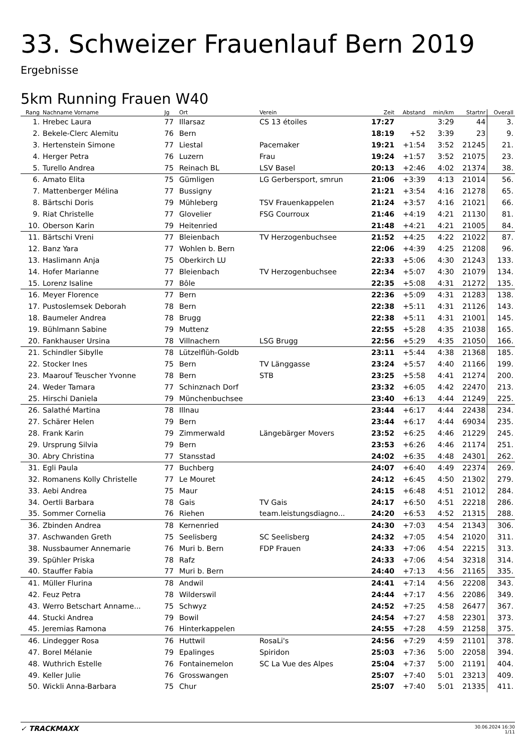33. Schweizer Frauenlauf Bern 2019
Ergebnisse
5km Running Frauen W40
| Rang | Nachname Vorname | Jg | Ort | Verein | Zeit | Abstand | min/km | Startnr | Overall |
| --- | --- | --- | --- | --- | --- | --- | --- | --- | --- |
| 1. | Hrebec Laura | 77 | Illarsaz | CS 13 étoiles | 17:27 | | 3:29 | 44 | 3. |
| 2. | Bekele-Clerc Alemitu | 76 | Bern | | 18:19 | +52 | 3:39 | 23 | 9. |
| 3. | Hertenstein Simone | 77 | Liestal | Pacemaker | 19:21 | +1:54 | 3:52 | 21245 | 21. |
| 4. | Herger Petra | 76 | Luzern | Frau | 19:24 | +1:57 | 3:52 | 21075 | 23. |
| 5. | Turello Andrea | 75 | Reinach BL | LSV Basel | 20:13 | +2:46 | 4:02 | 21374 | 38. |
| 6. | Amato Elita | 75 | Gümligen | LG Gerbersport, smrun | 21:06 | +3:39 | 4:13 | 21014 | 56. |
| 7. | Mattenberger Mélina | 77 | Bussigny | | 21:21 | +3:54 | 4:16 | 21278 | 65. |
| 8. | Bärtschi Doris | 79 | Mühleberg | TSV Frauenkappelen | 21:24 | +3:57 | 4:16 | 21021 | 66. |
| 9. | Riat Christelle | 77 | Glovelier | FSG Courroux | 21:46 | +4:19 | 4:21 | 21130 | 81. |
| 10. | Oberson Karin | 79 | Heitenried | | 21:48 | +4:21 | 4:21 | 21005 | 84. |
| 11. | Bärtschi Vreni | 77 | Bleienbach | TV Herzogenbuchsee | 21:52 | +4:25 | 4:22 | 21022 | 87. |
| 12. | Banz Yara | 77 | Wohlen b. Bern | | 22:06 | +4:39 | 4:25 | 21208 | 96. |
| 13. | Haslimann Anja | 75 | Oberkirch LU | | 22:33 | +5:06 | 4:30 | 21243 | 133. |
| 14. | Hofer Marianne | 77 | Bleienbach | TV Herzogenbuchsee | 22:34 | +5:07 | 4:30 | 21079 | 134. |
| 15. | Lorenz Isaline | 77 | Bôle | | 22:35 | +5:08 | 4:31 | 21272 | 135. |
| 16. | Meyer Florence | 77 | Bern | | 22:36 | +5:09 | 4:31 | 21283 | 138. |
| 17. | Pustoslemsek Deborah | 78 | Bern | | 22:38 | +5:11 | 4:31 | 21126 | 143. |
| 18. | Baumeler Andrea | 78 | Brugg | | 22:38 | +5:11 | 4:31 | 21001 | 145. |
| 19. | Bühlmann Sabine | 79 | Muttenz | | 22:55 | +5:28 | 4:35 | 21038 | 165. |
| 20. | Fankhauser Ursina | 78 | Villnachern | LSG Brugg | 22:56 | +5:29 | 4:35 | 21050 | 166. |
| 21. | Schindler Sibylle | 78 | Lützelflüh-Goldb | | 23:11 | +5:44 | 4:38 | 21368 | 185. |
| 22. | Stocker Ines | 75 | Bern | TV Länggasse | 23:24 | +5:57 | 4:40 | 21166 | 199. |
| 23. | Maarouf Teuscher Yvonne | 78 | Bern | STB | 23:25 | +5:58 | 4:41 | 21274 | 200. |
| 24. | Weder Tamara | 77 | Schinznach Dorf | | 23:32 | +6:05 | 4:42 | 22470 | 213. |
| 25. | Hirschi Daniela | 79 | Münchenbuchsee | | 23:40 | +6:13 | 4:44 | 21249 | 225. |
| 26. | Salathé Martina | 78 | Illnau | | 23:44 | +6:17 | 4:44 | 22438 | 234. |
| 27. | Schärer Helen | 79 | Bern | | 23:44 | +6:17 | 4:44 | 69034 | 235. |
| 28. | Frank Karin | 79 | Zimmerwald | Längebärger Movers | 23:52 | +6:25 | 4:46 | 21229 | 245. |
| 29. | Ursprung Silvia | 79 | Bern | | 23:53 | +6:26 | 4:46 | 21174 | 251. |
| 30. | Abry Christina | 77 | Stansstad | | 24:02 | +6:35 | 4:48 | 24301 | 262. |
| 31. | Egli Paula | 77 | Buchberg | | 24:07 | +6:40 | 4:49 | 22374 | 269. |
| 32. | Romanens Kolly Christelle | 77 | Le Mouret | | 24:12 | +6:45 | 4:50 | 21302 | 279. |
| 33. | Aebi Andrea | 75 | Maur | | 24:15 | +6:48 | 4:51 | 21012 | 284. |
| 34. | Oertli Barbara | 78 | Gais | TV Gais | 24:17 | +6:50 | 4:51 | 22218 | 286. |
| 35. | Sommer Cornelia | 76 | Riehen | team.leistungsdiagno... | 24:20 | +6:53 | 4:52 | 21315 | 288. |
| 36. | Zbinden Andrea | 78 | Kernenried | | 24:30 | +7:03 | 4:54 | 21343 | 306. |
| 37. | Aschwanden Greth | 75 | Seelisberg | SC Seelisberg | 24:32 | +7:05 | 4:54 | 21020 | 311. |
| 38. | Nussbaumer Annemarie | 76 | Muri b. Bern | FDP Frauen | 24:33 | +7:06 | 4:54 | 22215 | 313. |
| 39. | Spühler Priska | 78 | Rafz | | 24:33 | +7:06 | 4:54 | 32318 | 314. |
| 40. | Stauffer Fabia | 77 | Muri b. Bern | | 24:40 | +7:13 | 4:56 | 21165 | 335. |
| 41. | Müller Flurina | 78 | Andwil | | 24:41 | +7:14 | 4:56 | 22208 | 343. |
| 42. | Feuz Petra | 78 | Wilderswil | | 24:44 | +7:17 | 4:56 | 22086 | 349. |
| 43. | Werro Betschart Anname... | 75 | Schwyz | | 24:52 | +7:25 | 4:58 | 26477 | 367. |
| 44. | Stucki Andrea | 79 | Bowil | | 24:54 | +7:27 | 4:58 | 22301 | 373. |
| 45. | Jeremias Ramona | 76 | Hinterkappelen | | 24:55 | +7:28 | 4:59 | 21258 | 375. |
| 46. | Lindegger Rosa | 76 | Huttwil | RosaLi's | 24:56 | +7:29 | 4:59 | 21101 | 378. |
| 47. | Borel Mélanie | 79 | Epalinges | Spiridon | 25:03 | +7:36 | 5:00 | 22058 | 394. |
| 48. | Wuthrich Estelle | 76 | Fontainemelon | SC La Vue des Alpes | 25:04 | +7:37 | 5:00 | 21191 | 404. |
| 49. | Keller Julie | 76 | Grosswangen | | 25:07 | +7:40 | 5:01 | 23213 | 409. |
| 50. | Wickli Anna-Barbara | 75 | Chur | | 25:07 | +7:40 | 5:01 | 21335 | 411. |
✓ TRACKMAXX
30.06.2024 16:30
1/11